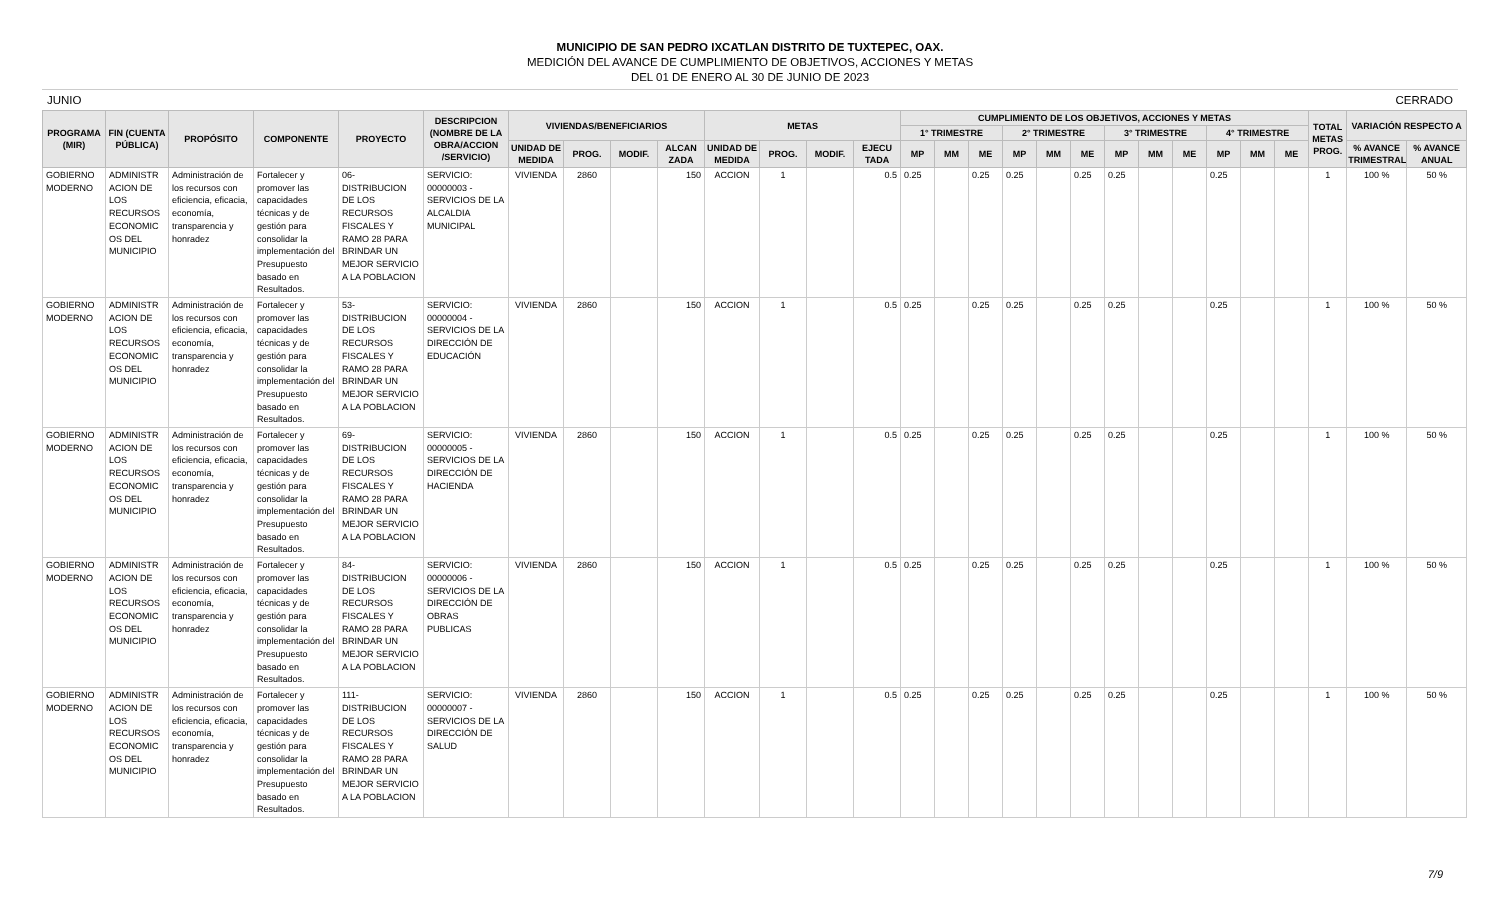MUNICIPIO DE SAN PEDRO IXCATLAN DISTRITO DE TUXTEPEC, OAX.
MEDICIÓN DEL AVANCE DE CUMPLIMIENTO DE OBJETIVOS, ACCIONES Y METAS
DEL 01 DE ENERO AL 30 DE JUNIO DE 2023
JUNIO CERRADO
| PROGRAMA (MIR) | FIN (CUENTA PÚBLICA) | PROPÓSITO | COMPONENTE | PROYECTO | DESCRIPCION (NOMBRE DE LA OBRA/ACCION /SERVICIO) | VIVIENDAS/BENEFICIARIOS | | | | METAS | | | | CUMPLIMIENTO DE LOS OBJETIVOS, ACCIONES Y METAS | | | | | | | | | | | | TOTAL METAS PROG. | VARIACIÓN RESPECTO A | |
| --- | --- | --- | --- | --- | --- | --- | --- | --- | --- | --- | --- | --- | --- | --- | --- | --- | --- | --- | --- | --- | --- | --- | --- | --- | --- | --- | --- | --- |
| | | | | | | | | | | | | | | 1° TRIMESTRE | | | 2° TRIMESTRE | | | 3° TRIMESTRE | | | 4° TRIMESTRE | | | | | |
| | | | | | | UNIDAD DE MEDIDA | PROG. | MODIF. | ALCAN ZADA | UNIDAD DE MEDIDA | PROG. | MODIF. | EJECU TADA | MP | MM | ME | MP | MM | ME | MP | MM | ME | MP | MM | ME | | % AVANCE TRIMESTRAL | % AVANCE ANUAL |
| GOBIERNO MODERNO | ADMINISTR ACION DE LOS RECURSOS ECONOMIC OS DEL MUNICIPIO | Administración de los recursos con eficiencia, eficacia, economía, transparencia y honradez | Fortalecer y promover las capacidades técnicas y de gestión para consolidar la implementación del Presupuesto basado en Resultados. | 06- DISTRIBUCION DE LOS RECURSOS FISCALES Y RAMO 28 PARA BRINDAR UN MEJOR SERVICIO A LA POBLACION | SERVICIO: 00000003 - SERVICIOS DE LA ALCALDIA MUNICIPAL | VIVIENDA | 2860 | | 150 | ACCION | 1 | | 0.5 | 0.25 | | 0.25 | 0.25 | | 0.25 | 0.25 | | | 0.25 | | | 1 | 100 % | 50 % |
| GOBIERNO MODERNO | ADMINISTR ACION DE LOS RECURSOS ECONOMIC OS DEL MUNICIPIO | Administración de los recursos con eficiencia, eficacia, economía, transparencia y honradez | Fortalecer y promover las capacidades técnicas y de gestión para consolidar la implementación del Presupuesto basado en Resultados. | 53- DISTRIBUCION DE LOS RECURSOS FISCALES Y RAMO 28 PARA BRINDAR UN MEJOR SERVICIO A LA POBLACION | SERVICIO: 00000004 - SERVICIOS DE LA DIRECCIÓN DE EDUCACIÓN | VIVIENDA | 2860 | | 150 | ACCION | 1 | | 0.5 | 0.25 | | 0.25 | 0.25 | | 0.25 | 0.25 | | | 0.25 | | | 1 | 100 % | 50 % |
| GOBIERNO MODERNO | ADMINISTR ACION DE LOS RECURSOS ECONOMIC OS DEL MUNICIPIO | Administración de los recursos con eficiencia, eficacia, economía, transparencia y honradez | Fortalecer y promover las capacidades técnicas y de gestión para consolidar la implementación del Presupuesto basado en Resultados. | 69- DISTRIBUCION DE LOS RECURSOS FISCALES Y RAMO 28 PARA BRINDAR UN MEJOR SERVICIO A LA POBLACION | SERVICIO: 00000005 - SERVICIOS DE LA DIRECCIÓN DE HACIENDA | VIVIENDA | 2860 | | 150 | ACCION | 1 | | 0.5 | 0.25 | | 0.25 | 0.25 | | 0.25 | 0.25 | | | 0.25 | | | 1 | 100 % | 50 % |
| GOBIERNO MODERNO | ADMINISTR ACION DE LOS RECURSOS ECONOMIC OS DEL MUNICIPIO | Administración de los recursos con eficiencia, eficacia, economía, transparencia y honradez | Fortalecer y promover las capacidades técnicas y de gestión para consolidar la implementación del Presupuesto basado en Resultados. | 84- DISTRIBUCION DE LOS RECURSOS FISCALES Y RAMO 28 PARA BRINDAR UN MEJOR SERVICIO A LA POBLACION | SERVICIO: 00000006 - SERVICIOS DE LA DIRECCIÓN DE OBRAS PUBLICAS | VIVIENDA | 2860 | | 150 | ACCION | 1 | | 0.5 | 0.25 | | 0.25 | 0.25 | | 0.25 | 0.25 | | | 0.25 | | | 1 | 100 % | 50 % |
| GOBIERNO MODERNO | ADMINISTR ACION DE LOS RECURSOS ECONOMIC OS DEL MUNICIPIO | Administración de los recursos con eficiencia, eficacia, economía, transparencia y honradez | Fortalecer y promover las capacidades técnicas y de gestión para consolidar la implementación del Presupuesto basado en Resultados. | 111- DISTRIBUCION DE LOS RECURSOS FISCALES Y RAMO 28 PARA BRINDAR UN MEJOR SERVICIO A LA POBLACION | SERVICIO: 00000007 - SERVICIOS DE LA DIRECCIÓN DE SALUD | VIVIENDA | 2860 | | 150 | ACCION | 1 | | 0.5 | 0.25 | | 0.25 | 0.25 | | 0.25 | 0.25 | | | 0.25 | | | 1 | 100 % | 50 % |
7/9